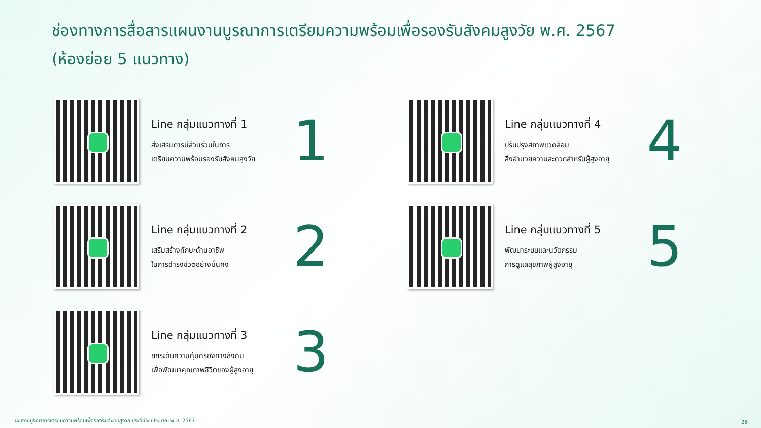ช่องทางการสื่อสารแผนงานบูรณาการเตรียมความพร้อมเพื่อรองรับสังคมสูงวัย พ.ศ. 2567
(ห้องย่อย 5 แนวทาง)
Line กลุ่มแนวทางที่ 1
ส่งเสริมการมีส่วนร่วมในการ
เตรียมความพร้อมรองรับสังคมสูงวัย
1
Line กลุ่มแนวทางที่ 2
เสริมสร้างทักษะด้านอาชีพ
ในการดำรงชีวิตอย่างมั่นคง
2
Line กลุ่มแนวทางที่ 3
ยกระดับความคุ้มครองทางสังคม
เพื่อพัฒนาคุณภาพชีวิตของผู้สูงอายุ
3
Line กลุ่มแนวทางที่ 4
ปรับปรุงสภาพแวดล้อม
สิ่งอำนวยความสะดวกสำหรับผู้สูงอายุ
4
Line กลุ่มแนวทางที่ 5
พัฒนาระบบและนวัตกรรม
การดูแลสุขภาพผู้สูงอายุ
5
แผนงานบูรณาการเตรียมความพร้อมเพื่อรองรับสังคมสูงวัย ประจำปีงบประมาณ พ.ศ. 2567
26